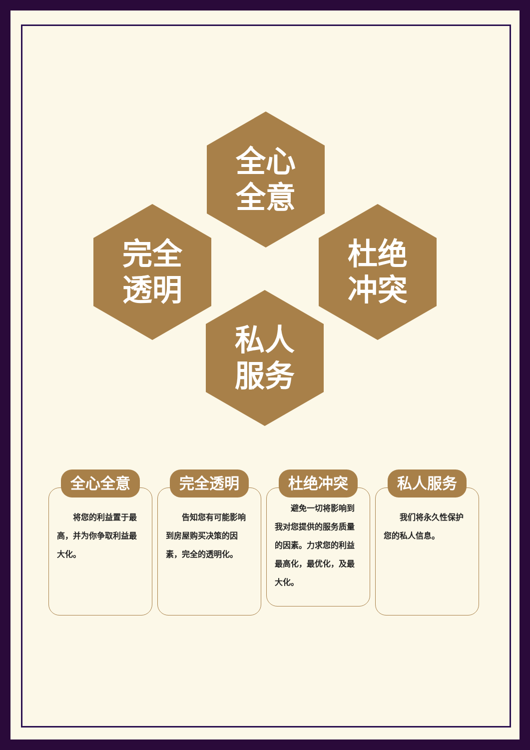全心
全意
完全
透明
杜绝
冲突
私人
服务
全心全意
　　将您的利益置于最高，并为你争取利益最大化。
完全透明
　　告知您有可能影响到房屋购买决策的因素，完全的透明化。
杜绝冲突
　　避免一切将影响到我对您提供的服务质量的因素。力求您的利益最高化，最优化，及最大化。
私人服务
　　我们将永久性保护您的私人信息。